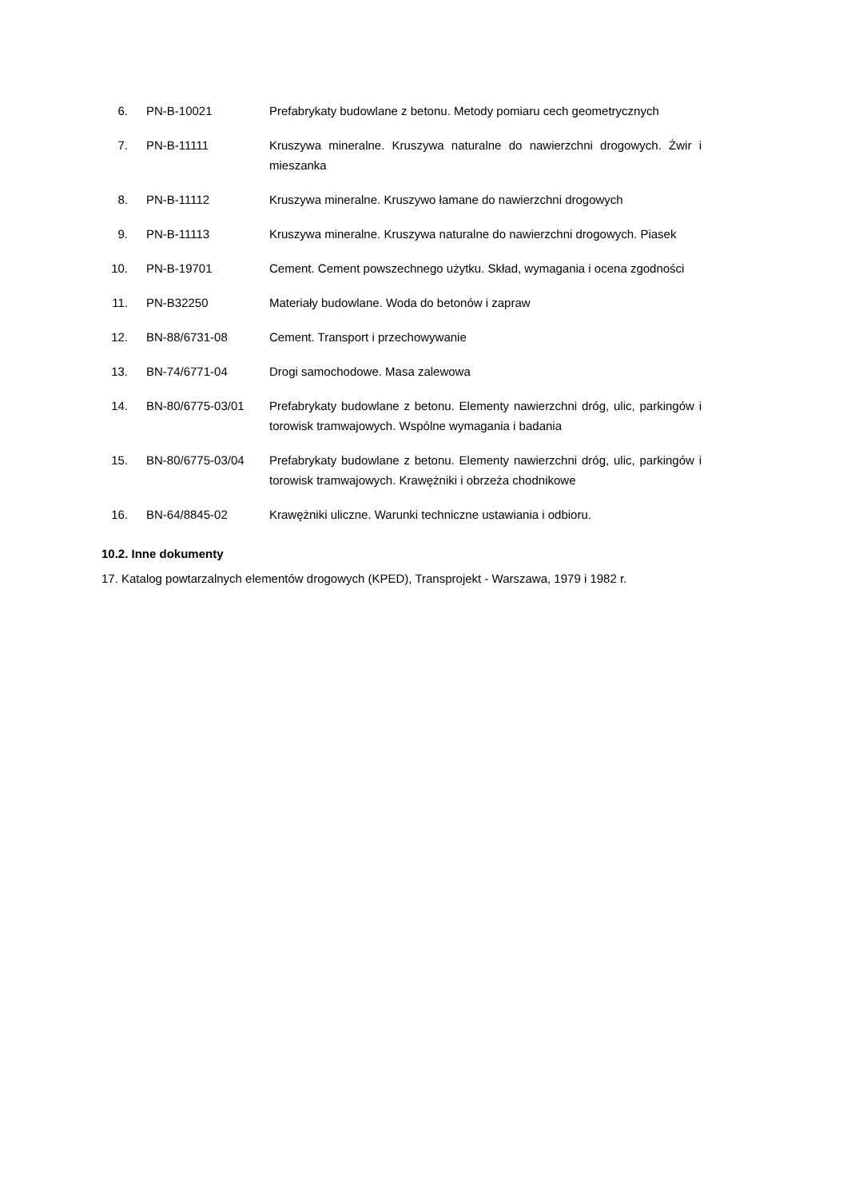6. PN-B-10021 Prefabrykaty budowlane z betonu. Metody pomiaru cech geometrycznych
7. PN-B-11111 Kruszywa mineralne. Kruszywa naturalne do nawierzchni drogowych. Żwir i mieszanka
8. PN-B-11112 Kruszywa mineralne. Kruszywo łamane do nawierzchni drogowych
9. PN-B-11113 Kruszywa mineralne. Kruszywa naturalne do nawierzchni drogowych. Piasek
10. PN-B-19701 Cement. Cement powszechnego użytku. Skład, wymagania i ocena zgodności
11. PN-B32250 Materiały budowlane. Woda do betonów i zapraw
12. BN-88/6731-08 Cement. Transport i przechowywanie
13. BN-74/6771-04 Drogi samochodowe. Masa zalewowa
14. BN-80/6775-03/01 Prefabrykaty budowlane z betonu. Elementy nawierzchni dróg, ulic, parkingów i torowisk tramwajowych. Wspólne wymagania i badania
15. BN-80/6775-03/04 Prefabrykaty budowlane z betonu. Elementy nawierzchni dróg, ulic, parkingów i torowisk tramwajowych. Krawężniki i obrzeża chodnikowe
16. BN-64/8845-02 Krawężniki uliczne. Warunki techniczne ustawiania i odbioru.
10.2. Inne dokumenty
17. Katalog powtarzalnych elementów drogowych (KPED), Transprojekt - Warszawa, 1979 i 1982 r.